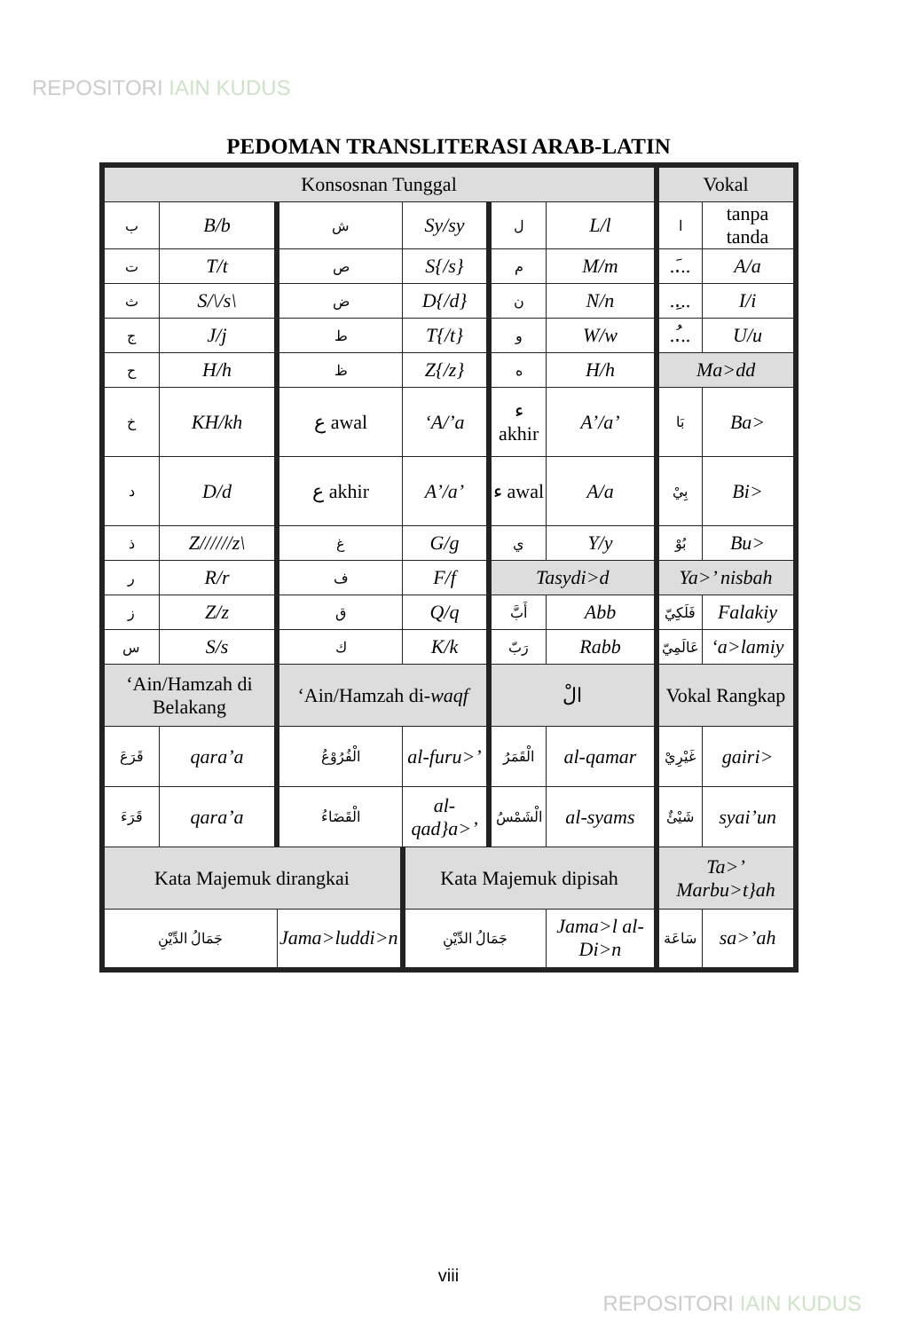REPOSITORI IAIN KUDUS
PEDOMAN TRANSLITERASI ARAB-LATIN
| Konsosnan Tunggal | | | | | | Vokal | |
| --- | --- | --- | --- | --- | --- | --- | --- |
| ب | B/b | ش | Sy/sy | ل | L/l | ا | tanpa tanda |
| ت | T/t | ص | S{/s} | م | M/m | ..َ.. | A/a |
| ث | S/\/s\ | ض | D{/d} | ن | N/n | ..ِ.. | I/i |
| ج | J/j | ط | T{/t} | و | W/w | ..ُ.. | U/u |
| ح | H/h | ظ | Z{/z} | ه | H/h | Ma>dd | |
| خ | KH/kh | ع awal | ‘A/’a | ء akhir | A’/a’ | بَا | Ba> |
| د | D/d | ع akhir | A’/a’ | ء awal | A/a | بِيْ | Bi> |
| ذ | Z//////z\ | غ | G/g | ي | Y/y | بُوْ | Bu> |
| ر | R/r | ف | F/f | Tasydi>d | | Ya>’ nisbah | |
| ز | Z/z | ق | Q/q | أَبَّ | Abb | فَلَكِيّ | Falakiy |
| س | S/s | ك | K/k | رَبّ | Rabb | عَالَمِيّ | ‘a>lamiy |
| ‘Ain/Hamzah di Belakang | | ‘Ain/Hamzah di- waqf | | الْ | | Vokal Rangkap | |
| قَرَعَ | qara’a | الْفُرُوْعُ | al-furu>’ | الْقَمَرُ | al-qamar | غَيْرِيْ | gairi> |
| قَرَءَ | qara’a | الْقَضَاءُ | al-qad}a>’ | الْشَمْسُ | al-syams | شَيْئٌ | syai’un |
| Kata Majemuk dirangkai | | | Kata Majemuk dipisah | | | Ta>’ Marbu>t}ah | |
| جَمَالُ الدِّيْنِ | | Jama>luddi>n | جَمَالُ الدِّيْنِ | | Jama>l al-Di>n | سَاعَة | sa>’ah |
viii
REPOSITORI IAIN KUDUS